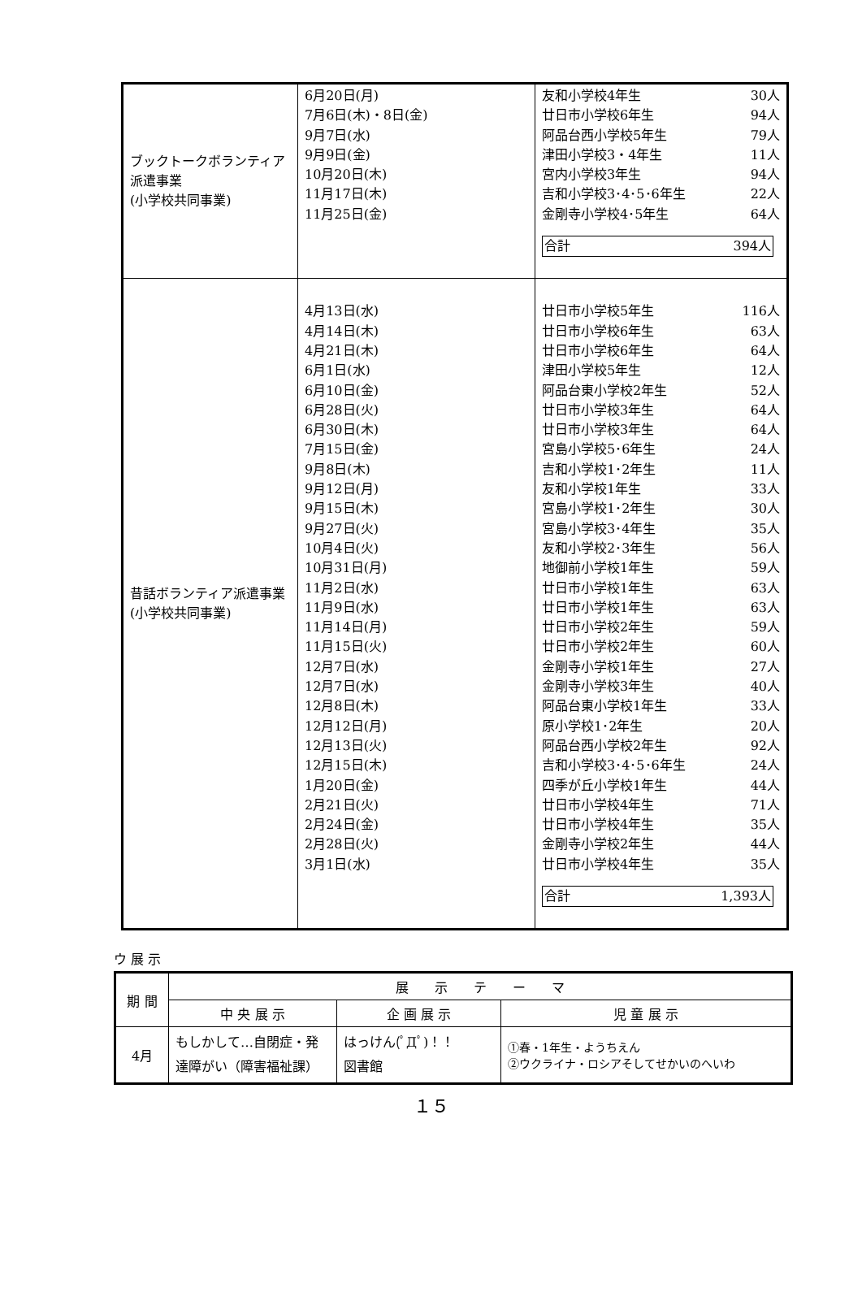| ブックトークボランティア派遣事業 (小学校共同事業) | 6月20日(月) 7月6日(木)・8日(金) 9月7日(水) 9月9日(金) 10月20日(木) 11月17日(木) 11月25日(金) | 友和小学校4年生 30人 廿日市小学校6年生 94人 阿品台西小学校5年生 79人 津田小学校3・4年生 11人 宮内小学校3年生 94人 吉和小学校3･4･5･6年生 22人 金剛寺小学校4･5年生 64人 合計 394人 |
| 昔話ボランティア派遣事業 (小学校共同事業) | 4月13日(水) 4月14日(木) 4月21日(木) 6月1日(水) 6月10日(金) 6月28日(火) 6月30日(木) 7月15日(金) 9月8日(木) 9月12日(月) 9月15日(木) 9月27日(火) 10月4日(火) 10月31日(月) 11月2日(水) 11月9日(水) 11月14日(月) 11月15日(火) 12月7日(水) 12月7日(水) 12月8日(木) 12月12日(月) 12月13日(火) 12月15日(木) 1月20日(金) 2月21日(火) 2月24日(金) 2月28日(火) 3月1日(水) | 廿日市小学校5年生 116人 廿日市小学校6年生 63人 廿日市小学校6年生 64人 津田小学校5年生 12人 阿品台東小学校2年生 52人 廿日市小学校3年生 64人 廿日市小学校3年生 64人 宮島小学校5･6年生 24人 吉和小学校1･2年生 11人 友和小学校1年生 33人 宮島小学校1･2年生 30人 宮島小学校3･4年生 35人 友和小学校2･3年生 56人 地御前小学校1年生 59人 廿日市小学校1年生 63人 廿日市小学校1年生 63人 廿日市小学校2年生 59人 廿日市小学校2年生 60人 金剛寺小学校1年生 27人 金剛寺小学校3年生 40人 阿品台東小学校1年生 33人 原小学校1･2年生 20人 阿品台西小学校2年生 92人 吉和小学校3･4･5･6年生 24人 四季が丘小学校1年生 44人 廿日市小学校4年生 71人 廿日市小学校4年生 35人 金剛寺小学校2年生 44人 廿日市小学校4年生 35人 合計 1,393人 |
ウ 展 示
| 期 間 | 展 示 テ ー マ | | |
| --- | --- | --- | --- |
| | 中 央 展 示 | 企 画 展 示 | 児 童 展 示 |
| 4月 | もしかして…自閉症・発達障がい（障害福祉課） | はっけん(ﾟДﾟ)！！ 図書館 | ①春・1年生・ようちえん ②ウクライナ・ロシアそしてせかいのへいわ |
１５